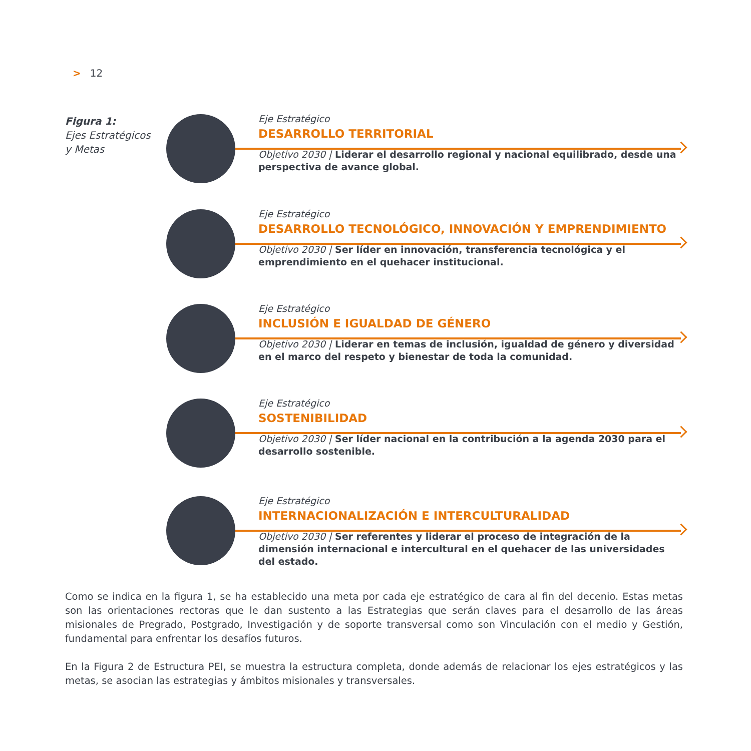> 12
Figura 1:
Ejes Estratégicos
y Metas
Eje Estratégico
DESARROLLO TERRITORIAL
Objetivo 2030 | Liderar el desarrollo regional y nacional equilibrado, desde una perspectiva de avance global.
Eje Estratégico
DESARROLLO TECNOLÓGICO, INNOVACIÓN Y EMPRENDIMIENTO
Objetivo 2030 | Ser líder en innovación, transferencia tecnológica y el emprendimiento en el quehacer institucional.
Eje Estratégico
INCLUSIÓN E IGUALDAD DE GÉNERO
Objetivo 2030 | Liderar en temas de inclusión, igualdad de género y diversidad en el marco del respeto y bienestar de toda la comunidad.
Eje Estratégico
SOSTENIBILIDAD
Objetivo 2030 | Ser líder nacional en la contribución a la agenda 2030 para el desarrollo sostenible.
Eje Estratégico
INTERNACIONALIZACIÓN E INTERCULTURALIDAD
Objetivo 2030 | Ser referentes y liderar el proceso de integración de la dimensión internacional e intercultural en el quehacer de las universidades del estado.
Como se indica en la figura 1, se ha establecido una meta por cada eje estratégico de cara al fin del decenio. Estas metas son las orientaciones rectoras que le dan sustento a las Estrategias que serán claves para el desarrollo de las áreas misionales de Pregrado, Postgrado, Investigación y de soporte transversal como son Vinculación con el medio y Gestión, fundamental para enfrentar los desafíos futuros.
En la Figura 2 de Estructura PEI, se muestra la estructura completa, donde además de relacionar los ejes estratégicos y las metas, se asocian las estrategias y ámbitos misionales y transversales.